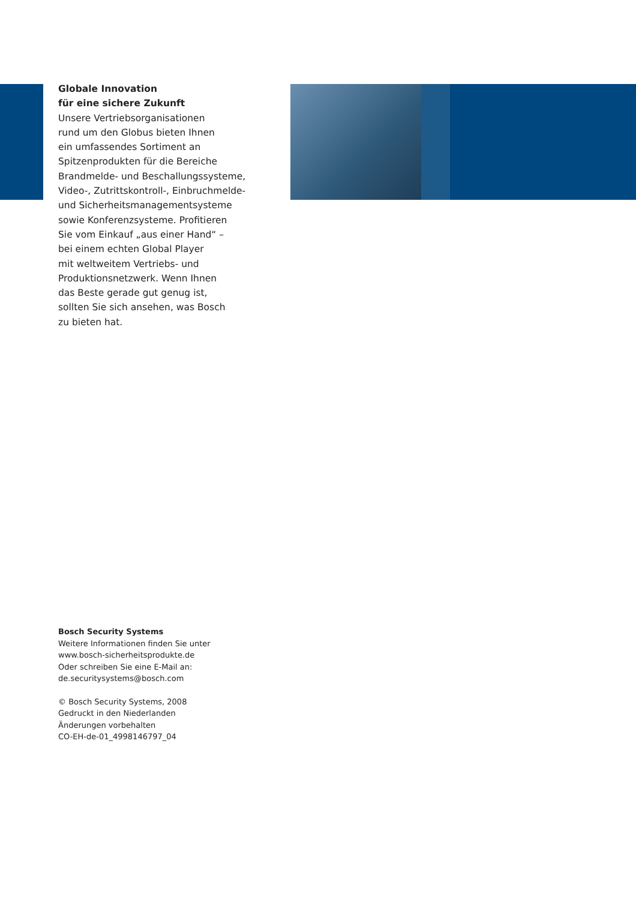Globale Innovation
für eine sichere Zukunft
Unsere Vertriebsorganisationen
rund um den Globus bieten Ihnen
ein umfassendes Sortiment an
Spitzenprodukten für die Bereiche
Brandmelde- und Beschallungssysteme,
Video-, Zutrittskontroll-, Einbruchmelde-
und Sicherheitsmanagementsysteme
sowie Konferenzsysteme. Profitieren
Sie vom Einkauf „aus einer Hand“ –
bei einem echten Global Player
mit weltweitem Vertriebs- und
Produktionsnetzwerk. Wenn Ihnen
das Beste gerade gut genug ist,
sollten Sie sich ansehen, was Bosch
zu bieten hat.
Bosch Security Systems
Weitere Informationen finden Sie unter
www.bosch-sicherheitsprodukte.de
Oder schreiben Sie eine E-Mail an:
de.securitysystems@bosch.com
© Bosch Security Systems, 2008
Gedruckt in den Niederlanden
Änderungen vorbehalten
CO-EH-de-01_4998146797_04